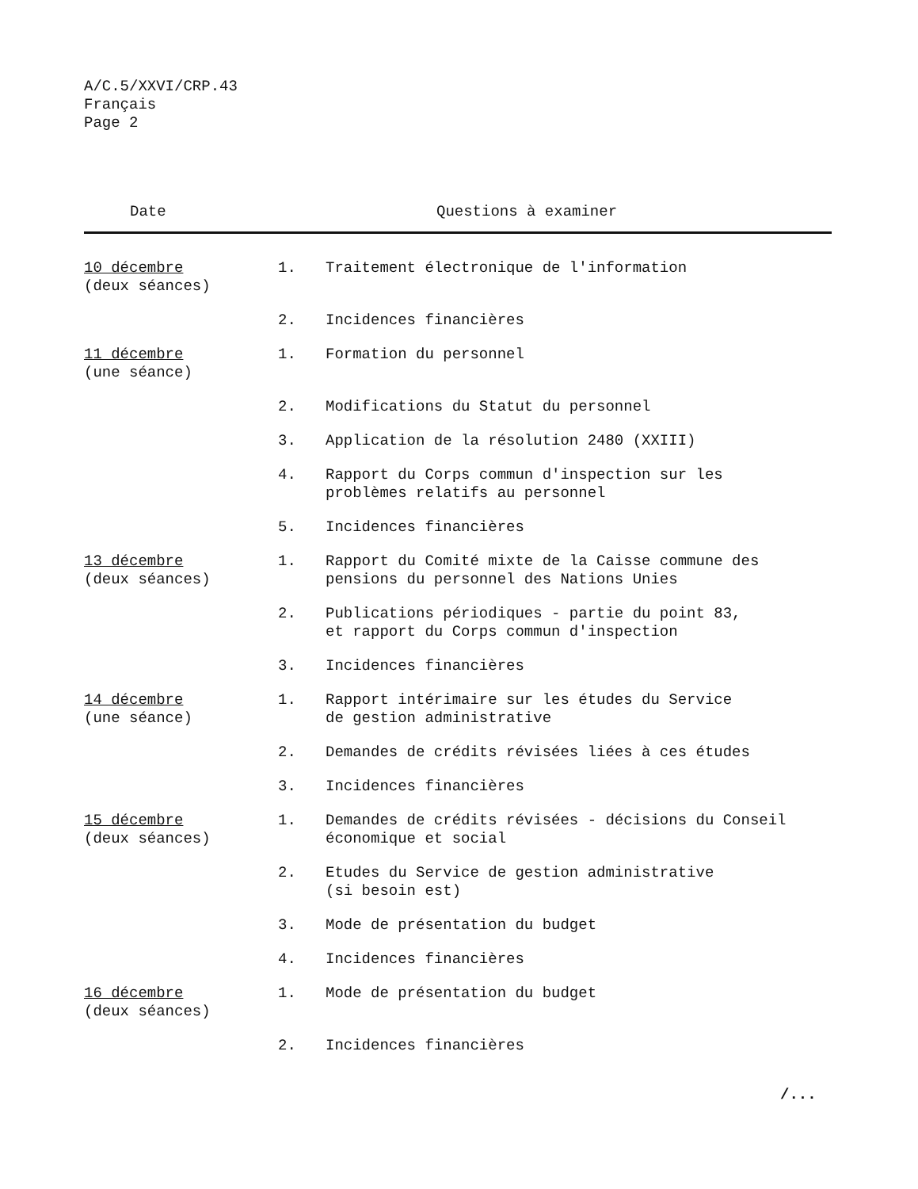A/C.5/XXVI/CRP.43
Français
Page 2
| Date | | Questions à examiner |
| --- | --- | --- |
| 10 décembre (deux séances) | 1. | Traitement électronique de l'information |
| | 2. | Incidences financières |
| 11 décembre (une séance) | 1. | Formation du personnel |
| | 2. | Modifications du Statut du personnel |
| | 3. | Application de la résolution 2480 (XXIII) |
| | 4. | Rapport du Corps commun d'inspection sur les problèmes relatifs au personnel |
| | 5. | Incidences financières |
| 13 décembre (deux séances) | 1. | Rapport du Comité mixte de la Caisse commune des pensions du personnel des Nations Unies |
| | 2. | Publications périodiques - partie du point 83, et rapport du Corps commun d'inspection |
| | 3. | Incidences financières |
| 14 décembre (une séance) | 1. | Rapport intérimaire sur les études du Service de gestion administrative |
| | 2. | Demandes de crédits révisées liées à ces études |
| | 3. | Incidences financières |
| 15 décembre (deux séances) | 1. | Demandes de crédits révisées - décisions du Conseil économique et social |
| | 2. | Etudes du Service de gestion administrative (si besoin est) |
| | 3. | Mode de présentation du budget |
| | 4. | Incidences financières |
| 16 décembre (deux séances) | 1. | Mode de présentation du budget |
| | 2. | Incidences financières |
/...